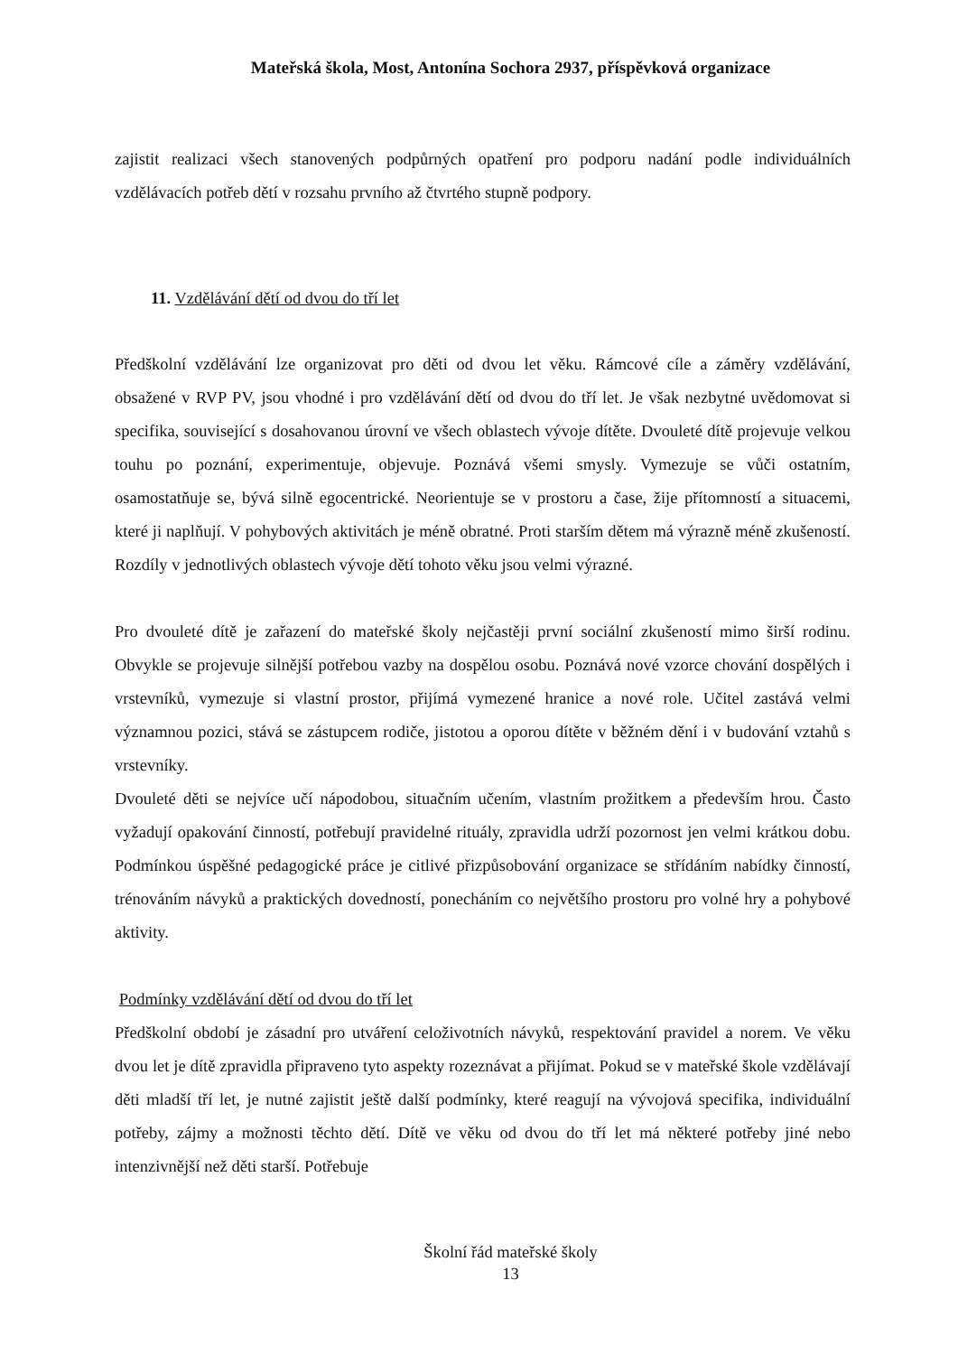Mateřská škola, Most, Antonína Sochora 2937, příspěvková organizace
zajistit realizaci všech stanovených podpůrných opatření pro podporu nadání podle individuálních vzdělávacích potřeb dětí v rozsahu prvního až čtvrtého stupně podpory.
11. Vzdělávání dětí od dvou do tří let
Předškolní vzdělávání lze organizovat pro děti od dvou let věku. Rámcové cíle a záměry vzdělávání, obsažené v RVP PV, jsou vhodné i pro vzdělávání dětí od dvou do tří let. Je však nezbytné uvědomovat si specifika, související s dosahovanou úrovní ve všech oblastech vývoje dítěte. Dvouleté dítě projevuje velkou touhu po poznání, experimentuje, objevuje. Poznává všemi smysly. Vymezuje se vůči ostatním, osamostatňuje se, bývá silně egocentrické. Neorientuje se v prostoru a čase, žije přítomností a situacemi, které ji naplňují. V pohybových aktivitách je méně obratné. Proti starším dětem má výrazně méně zkušeností. Rozdíly v jednotlivých oblastech vývoje dětí tohoto věku jsou velmi výrazné.
Pro dvouleté dítě je zařazení do mateřské školy nejčastěji první sociální zkušeností mimo širší rodinu. Obvykle se projevuje silnější potřebou vazby na dospělou osobu. Poznává nové vzorce chování dospělých i vrstevníků, vymezuje si vlastní prostor, přijímá vymezené hranice a nové role. Učitel zastává velmi významnou pozici, stává se zástupcem rodiče, jistotou a oporou dítěte v běžném dění i v budování vztahů s vrstevníky.
Dvouleté děti se nejvíce učí nápodobou, situačním učením, vlastním prožitkem a především hrou. Často vyžadují opakování činností, potřebují pravidelné rituály, zpravidla udrží pozornost jen velmi krátkou dobu. Podmínkou úspěšné pedagogické práce je citlivé přizpůsobování organizace se střídáním nabídky činností, trénováním návyků a praktických dovedností, ponecháním co největšího prostoru pro volné hry a pohybové aktivity.
Podmínky vzdělávání dětí od dvou do tří let
Předškolní období je zásadní pro utváření celoživotních návyků, respektování pravidel a norem. Ve věku dvou let je dítě zpravidla připraveno tyto aspekty rozeznávat a přijímat. Pokud se v mateřské škole vzdělávají děti mladší tří let, je nutné zajistit ještě další podmínky, které reagují na vývojová specifika, individuální potřeby, zájmy a možnosti těchto dětí. Dítě ve věku od dvou do tří let má některé potřeby jiné nebo intenzivnější než děti starší. Potřebuje
Školní řád mateřské školy
13